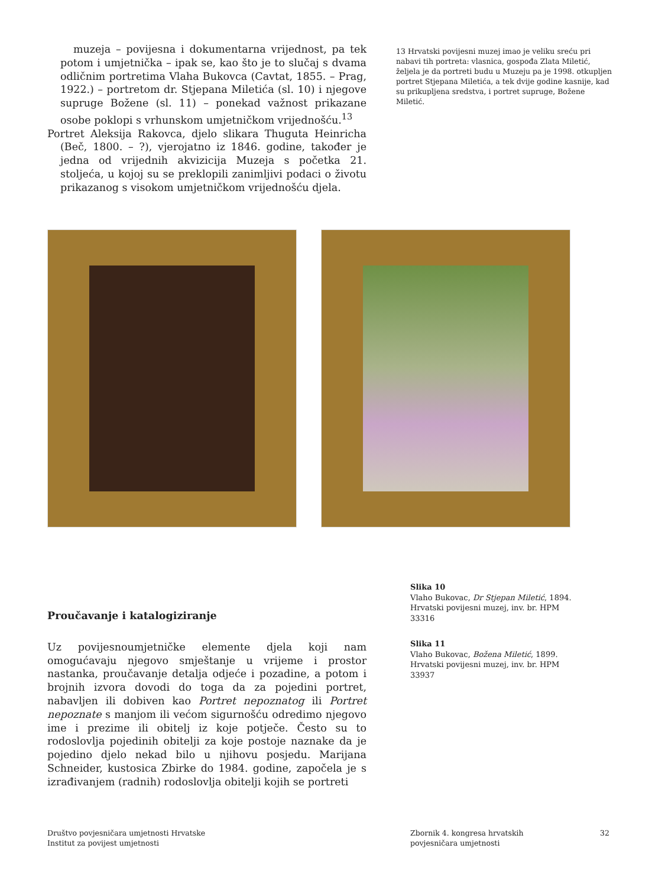muzeja – povijesna i dokumentarna vrijednost, pa tek potom i umjetnička – ipak se, kao što je to slučaj s dvama odličnim portretima Vlaha Bukovca (Cavtat, 1855. – Prag, 1922.) – portretom dr. Stjepana Miletića (sl. 10) i njegove supruge Božene (sl. 11) – ponekad važnost prikazane osobe poklopi s vrhunskom umjetničkom vrijednošću.<sup>13</sup>
Portret Aleksija Rakovca, djelo slikara Thuguta Heinricha (Beč, 1800. – ?), vjerojatno iz 1846. godine, također je jedna od vrijednih akvizicija Muzeja s početka 21. stoljeća, u kojoj su se preklopili zanimljivi podaci o životu prikazanog s visokom umjetničkom vrijednošću djela.
13 Hrvatski povijesni muzej imao je veliku sreću pri nabavi tih portreta: vlasnica, gospođa Zlata Miletić, željela je da portreti budu u Muzeju pa je 1998. otkupljen portret Stjepana Miletića, a tek dvije godine kasnije, kad su prikupljena sredstva, i portret supruge, Božene Miletić.
Slika 10
Vlaho Bukovac, Dr Stjepan Miletić, 1894. Hrvatski povijesni muzej, inv. br. HPM 33316
Slika 11
Vlaho Bukovac, Božena Miletić, 1899. Hrvatski povijesni muzej, inv. br. HPM 33937
Proučavanje i katalogiziranje
Uz povijesnoumjetničke elemente djela koji nam omogućavaju njegovo smještanje u vrijeme i prostor nastanka, proučavanje detalja odjeće i pozadine, a potom i brojnih izvora dovodi do toga da za pojedini portret, nabavljen ili dobiven kao Portret nepoznatog ili Portret nepoznate s manjom ili većom sigurnošću odredimo njegovo ime i prezime ili obitelj iz koje potječe. Često su to rodoslovlja pojedinih obitelji za koje postoje naznake da je pojedino djelo nekad bilo u njihovu posjedu. Marijana Schneider, kustosica Zbirke do 1984. godine, započela je s izrađivanjem (radnih) rodoslovlja obitelji kojih se portreti
Društvo povjesničara umjetnosti Hrvatske
Institut za povijest umjetnosti
Zbornik 4. kongresa hrvatskih
povjesničara umjetnosti
32